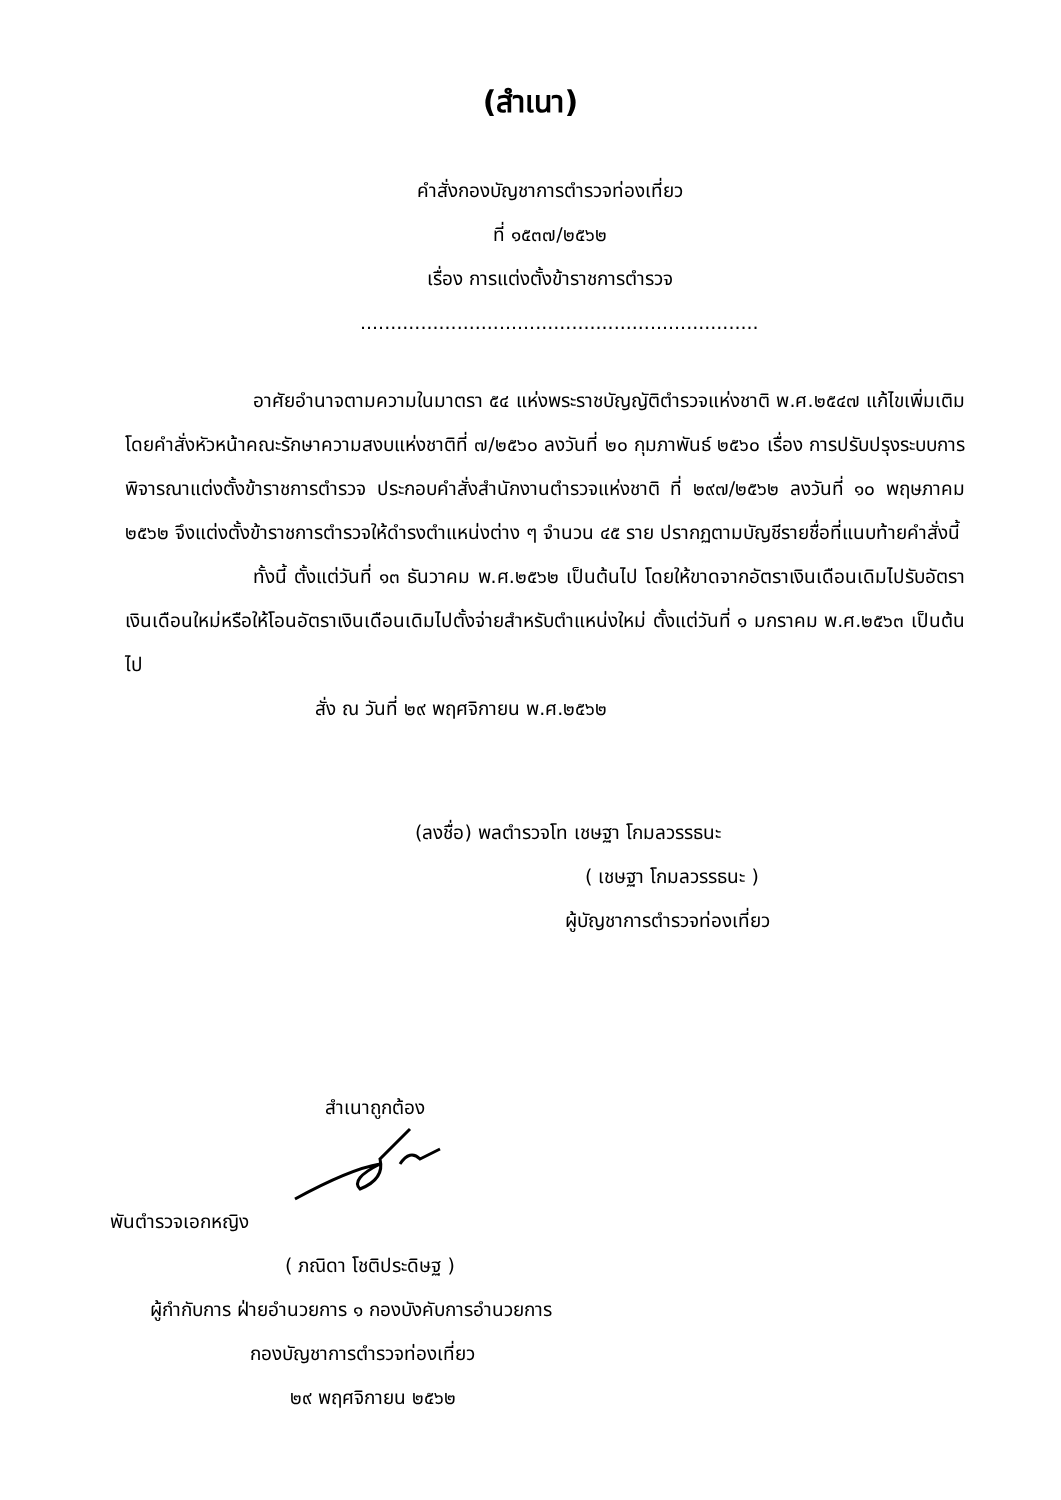(สำเนา)
คำสั่งกองบัญชาการตำรวจท่องเที่ยว
ที่ ๑๕๓๗/๒๕๖๒
เรื่อง การแต่งตั้งข้าราชการตำรวจ
..................................................................
อาศัยอำนาจตามความในมาตรา ๕๔ แห่งพระราชบัญญัติตำรวจแห่งชาติ พ.ศ.๒๕๔๗ แก้ไขเพิ่มเติมโดยคำสั่งหัวหน้าคณะรักษาความสงบแห่งชาติที่ ๗/๒๕๖๐ ลงวันที่ ๒๐ กุมภาพันธ์ ๒๕๖๐ เรื่อง การปรับปรุงระบบการพิจารณาแต่งตั้งข้าราชการตำรวจ ประกอบคำสั่งสำนักงานตำรวจแห่งชาติ ที่ ๒๙๗/๒๕๖๒ ลงวันที่ ๑๐ พฤษภาคม ๒๕๖๒ จึงแต่งตั้งข้าราชการตำรวจให้ดำรงตำแหน่งต่าง ๆ จำนวน ๔๕ ราย ปรากฏตามบัญชีรายชื่อที่แนบท้ายคำสั่งนี้
ทั้งนี้ ตั้งแต่วันที่ ๑๓ ธันวาคม พ.ศ.๒๕๖๒ เป็นต้นไป โดยให้ขาดจากอัตราเงินเดือนเดิมไปรับอัตราเงินเดือนใหม่หรือให้โอนอัตราเงินเดือนเดิมไปตั้งจ่ายสำหรับตำแหน่งใหม่ ตั้งแต่วันที่ ๑ มกราคม พ.ศ.๒๕๖๓ เป็นต้นไป
สั่ง ณ วันที่ ๒๙ พฤศจิกายน พ.ศ.๒๕๖๒
(ลงชื่อ) พลตำรวจโท เชษฐา โกมลวรรธนะ
( เชษฐา โกมลวรรธนะ )
ผู้บัญชาการตำรวจท่องเที่ยว
สำเนาถูกต้อง
พันตำรวจเอกหญิง
( ภณิดา โชติประดิษฐ )
ผู้กำกับการ ฝ่ายอำนวยการ ๑ กองบังคับการอำนวยการ
กองบัญชาการตำรวจท่องเที่ยว
๒๙ พฤศจิกายน ๒๕๖๒